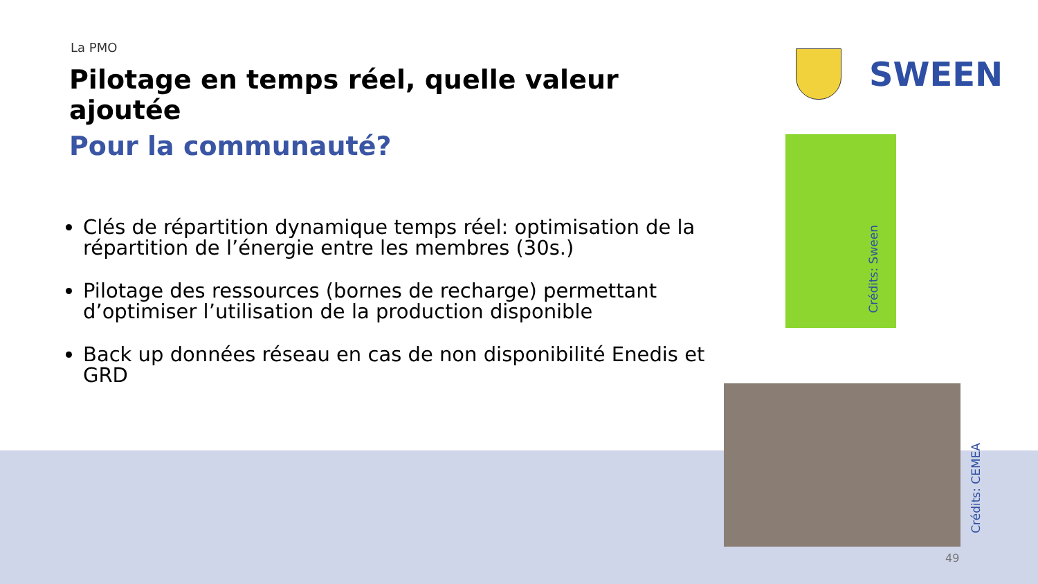La PMO
Pilotage en temps réel, quelle valeur ajoutée
Pour la communauté?
Clés de répartition dynamique temps réel: optimisation de la répartition de l’énergie entre les membres (30s.)
Pilotage des ressources (bornes de recharge) permettant d’optimiser l’utilisation de la production disponible
Back up données réseau en cas de non disponibilité Enedis et GRD
SWEEN
Crédits: Sween
Crédits: CEMEA
49